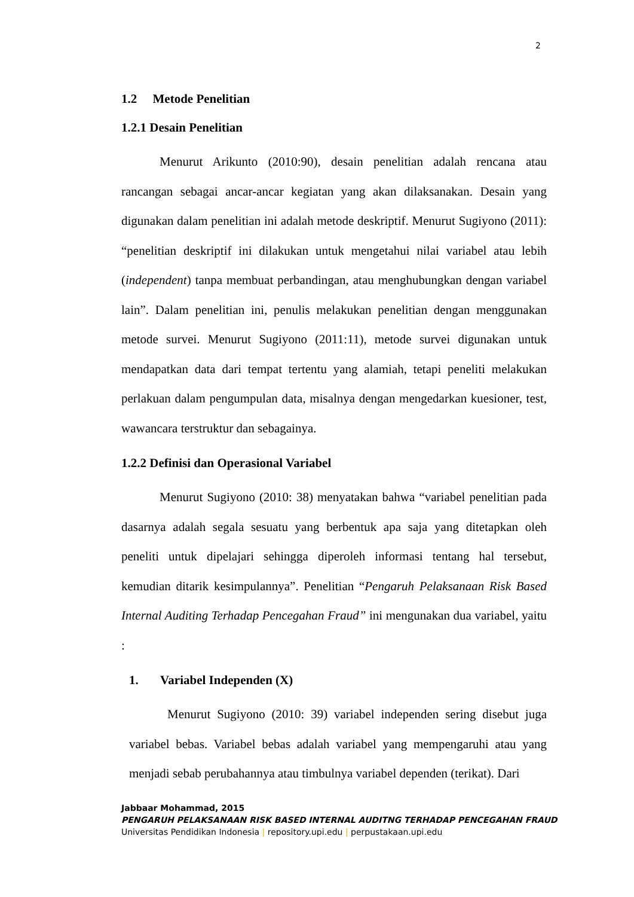2
1.2 Metode Penelitian
1.2.1 Desain Penelitian
Menurut Arikunto (2010:90), desain penelitian adalah rencana atau rancangan sebagai ancar-ancar kegiatan yang akan dilaksanakan. Desain yang digunakan dalam penelitian ini adalah metode deskriptif. Menurut Sugiyono (2011): “penelitian deskriptif ini dilakukan untuk mengetahui nilai variabel atau lebih (independent) tanpa membuat perbandingan, atau menghubungkan dengan variabel lain”. Dalam penelitian ini, penulis melakukan penelitian dengan menggunakan metode survei. Menurut Sugiyono (2011:11), metode survei digunakan untuk mendapatkan data dari tempat tertentu yang alamiah, tetapi peneliti melakukan perlakuan dalam pengumpulan data, misalnya dengan mengedarkan kuesioner, test, wawancara terstruktur dan sebagainya.
1.2.2 Definisi dan Operasional Variabel
Menurut Sugiyono (2010: 38) menyatakan bahwa “variabel penelitian pada dasarnya adalah segala sesuatu yang berbentuk apa saja yang ditetapkan oleh peneliti untuk dipelajari sehingga diperoleh informasi tentang hal tersebut, kemudian ditarik kesimpulannya”. Penelitian “Pengaruh Pelaksanaan Risk Based Internal Auditing Terhadap Pencegahan Fraud” ini mengunakan dua variabel, yaitu :
1. Variabel Independen (X)
Menurut Sugiyono (2010: 39) variabel independen sering disebut juga variabel bebas. Variabel bebas adalah variabel yang mempengaruhi atau yang menjadi sebab perubahannya atau timbulnya variabel dependen (terikat). Dari
Jabbaar Mohammad, 2015
PENGARUH PELAKSANAAN RISK BASED INTERNAL AUDITNG TERHADAP PENCEGAHAN FRAUD
Universitas Pendidikan Indonesia | repository.upi.edu | perpustakaan.upi.edu